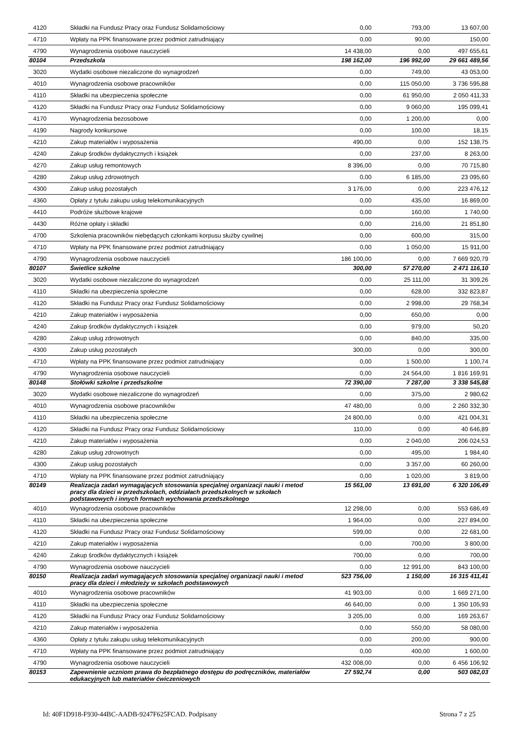| 4120 | Składki na Fundusz Pracy oraz Fundusz Solidarnościowy | 0,00 | 793,00 | 13 607,00 |
| 4710 | Wpłaty na PPK finansowane przez podmiot zatrudniający | 0,00 | 90,00 | 150,00 |
| 4790 | Wynagrodzenia osobowe nauczycieli | 14 438,00 | 0,00 | 497 655,61 |
| 80104 | Przedszkola | 198 162,00 | 196 992,00 | 29 661 489,56 |
| 3020 | Wydatki osobowe niezaliczone do wynagrodzeń | 0,00 | 749,00 | 43 053,00 |
| 4010 | Wynagrodzenia osobowe pracowników | 0,00 | 115 050,00 | 3 736 595,88 |
| 4110 | Składki na ubezpieczenia społeczne | 0,00 | 61 950,00 | 2 050 411,33 |
| 4120 | Składki na Fundusz Pracy oraz Fundusz Solidarnościowy | 0,00 | 9 060,00 | 195 099,41 |
| 4170 | Wynagrodzenia bezosobowe | 0,00 | 1 200,00 | 0,00 |
| 4190 | Nagrody konkursowe | 0,00 | 100,00 | 18,15 |
| 4210 | Zakup materiałów i wyposażenia | 490,00 | 0,00 | 152 138,75 |
| 4240 | Zakup środków dydaktycznych i książek | 0,00 | 237,00 | 8 263,00 |
| 4270 | Zakup usług remontowych | 8 396,00 | 0,00 | 70 715,80 |
| 4280 | Zakup usług zdrowotnych | 0,00 | 6 185,00 | 23 095,60 |
| 4300 | Zakup usług pozostałych | 3 176,00 | 0,00 | 223 476,12 |
| 4360 | Opłaty z tytułu zakupu usług telekomunikacyjnych | 0,00 | 435,00 | 16 869,00 |
| 4410 | Podróże służbowe krajowe | 0,00 | 160,00 | 1 740,00 |
| 4430 | Różne opłaty i składki | 0,00 | 216,00 | 21 851,80 |
| 4700 | Szkolenia pracowników niebędących członkami korpusu służby cywilnej | 0,00 | 600,00 | 315,00 |
| 4710 | Wpłaty na PPK finansowane przez podmiot zatrudniający | 0,00 | 1 050,00 | 15 911,00 |
| 4790 | Wynagrodzenia osobowe nauczycieli | 186 100,00 | 0,00 | 7 669 920,79 |
| 80107 | Świetlice szkolne | 300,00 | 57 270,00 | 2 471 116,10 |
| 3020 | Wydatki osobowe niezaliczone do wynagrodzeń | 0,00 | 25 111,00 | 31 309,26 |
| 4110 | Składki na ubezpieczenia społeczne | 0,00 | 628,00 | 332 823,87 |
| 4120 | Składki na Fundusz Pracy oraz Fundusz Solidarnościowy | 0,00 | 2 998,00 | 29 768,34 |
| 4210 | Zakup materiałów i wyposażenia | 0,00 | 650,00 | 0,00 |
| 4240 | Zakup środków dydaktycznych i książek | 0,00 | 979,00 | 50,20 |
| 4280 | Zakup usług zdrowotnych | 0,00 | 840,00 | 335,00 |
| 4300 | Zakup usług pozostałych | 300,00 | 0,00 | 300,00 |
| 4710 | Wpłaty na PPK finansowane przez podmiot zatrudniający | 0,00 | 1 500,00 | 1 100,74 |
| 4790 | Wynagrodzenia osobowe nauczycieli | 0,00 | 24 564,00 | 1 816 169,91 |
| 80148 | Stołówki szkolne i przedszkolne | 72 390,00 | 7 287,00 | 3 338 545,88 |
| 3020 | Wydatki osobowe niezaliczone do wynagrodzeń | 0,00 | 375,00 | 2 980,62 |
| 4010 | Wynagrodzenia osobowe pracowników | 47 480,00 | 0,00 | 2 260 332,30 |
| 4110 | Składki na ubezpieczenia społeczne | 24 800,00 | 0,00 | 421 004,31 |
| 4120 | Składki na Fundusz Pracy oraz Fundusz Solidarnościowy | 110,00 | 0,00 | 40 646,89 |
| 4210 | Zakup materiałów i wyposażenia | 0,00 | 2 040,00 | 206 024,53 |
| 4280 | Zakup usług zdrowotnych | 0,00 | 495,00 | 1 984,40 |
| 4300 | Zakup usług pozostałych | 0,00 | 3 357,00 | 60 260,00 |
| 4710 | Wpłaty na PPK finansowane przez podmiot zatrudniający | 0,00 | 1 020,00 | 3 819,00 |
| 80149 | Realizacja zadań wymagających stosowania specjalnej organizacji nauki i metod pracy dla dzieci w przedszkolach, oddziałach przedszkolnych w szkołach podstawowych i innych formach wychowania przedszkolnego | 15 561,00 | 13 691,00 | 6 320 106,49 |
| 4010 | Wynagrodzenia osobowe pracowników | 12 298,00 | 0,00 | 553 686,49 |
| 4110 | Składki na ubezpieczenia społeczne | 1 964,00 | 0,00 | 227 894,00 |
| 4120 | Składki na Fundusz Pracy oraz Fundusz Solidarnościowy | 599,00 | 0,00 | 22 681,00 |
| 4210 | Zakup materiałów i wyposażenia | 0,00 | 700,00 | 3 800,00 |
| 4240 | Zakup środków dydaktycznych i książek | 700,00 | 0,00 | 700,00 |
| 4790 | Wynagrodzenia osobowe nauczycieli | 0,00 | 12 991,00 | 843 100,00 |
| 80150 | Realizacja zadań wymagających stosowania specjalnej organizacji nauki i metod pracy dla dzieci i młodzieży w szkołach podstawowych | 523 756,00 | 1 150,00 | 16 315 411,41 |
| 4010 | Wynagrodzenia osobowe pracowników | 41 903,00 | 0,00 | 1 669 271,00 |
| 4110 | Składki na ubezpieczenia społeczne | 46 640,00 | 0,00 | 1 350 105,93 |
| 4120 | Składki na Fundusz Pracy oraz Fundusz Solidarnościowy | 3 205,00 | 0,00 | 169 263,67 |
| 4210 | Zakup materiałów i wyposażenia | 0,00 | 550,00 | 58 080,00 |
| 4360 | Opłaty z tytułu zakupu usług telekomunikacyjnych | 0,00 | 200,00 | 900,00 |
| 4710 | Wpłaty na PPK finansowane przez podmiot zatrudniający | 0,00 | 400,00 | 1 600,00 |
| 4790 | Wynagrodzenia osobowe nauczycieli | 432 008,00 | 0,00 | 6 456 106,92 |
| 80153 | Zapewnienie uczniom prawa do bezpłatnego dostępu do podręczników, materiałów edukacyjnych lub materiałów ćwiczeniowych | 27 592,74 | 0,00 | 503 082,03 |
Id: 40F1D918-F930-44BC-AADB-9247F625FCAD. Podpisany Strona 7 z 25